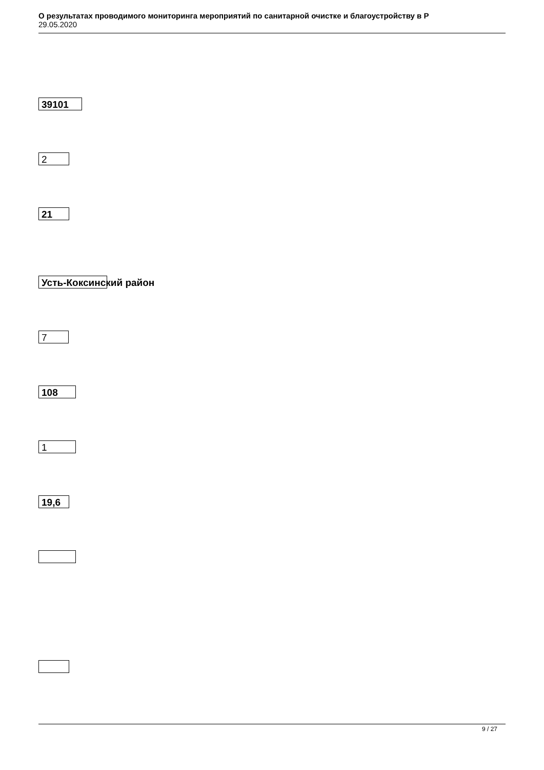О результатах проводимого мониторинга мероприятий по санитарной очистке и благоустройству в Р
29.05.2020
39101
2
21
Усть-Коксинский район
7
108
1
19,6
9 / 27